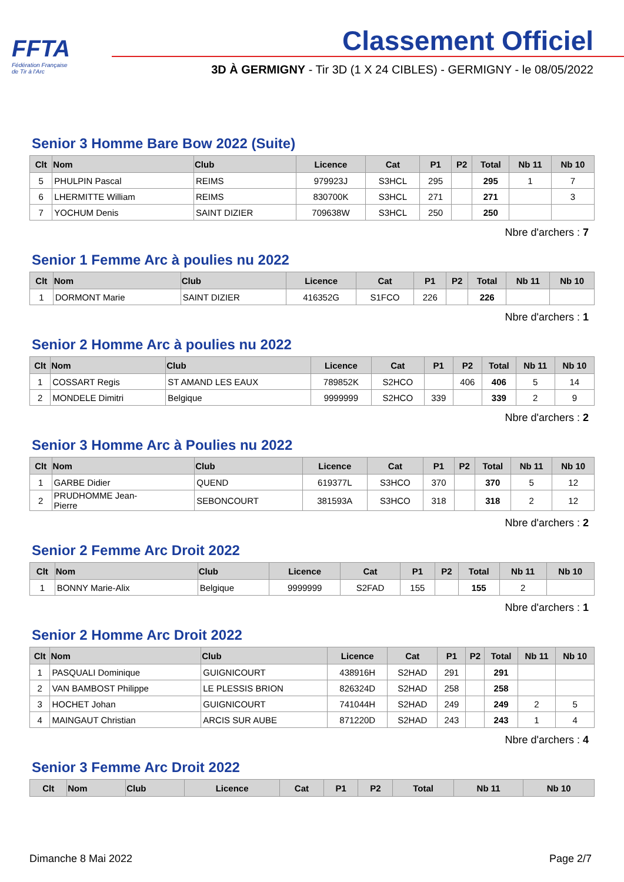FFTA
Fédération Française
de Tir à l'Arc
Classement Officiel
3D À GERMIGNY - Tir 3D (1 X 24 CIBLES) - GERMIGNY - le 08/05/2022
Senior 3 Homme Bare Bow 2022 (Suite)
| Clt | Nom | Club | Licence | Cat | P1 | P2 | Total | Nb 11 | Nb 10 |
| --- | --- | --- | --- | --- | --- | --- | --- | --- | --- |
| 5 | PHULPIN Pascal | REIMS | 979923J | S3HCL | 295 | | 295 | 1 | 7 |
| 6 | LHERMITTE William | REIMS | 830700K | S3HCL | 271 | | 271 | | 3 |
| 7 | YOCHUM Denis | SAINT DIZIER | 709638W | S3HCL | 250 | | 250 | | |
Nbre d'archers : 7
Senior 1 Femme Arc à poulies nu 2022
| Clt | Nom | Club | Licence | Cat | P1 | P2 | Total | Nb 11 | Nb 10 |
| --- | --- | --- | --- | --- | --- | --- | --- | --- | --- |
| 1 | DORMONT Marie | SAINT DIZIER | 416352G | S1FCO | 226 | | 226 | | |
Nbre d'archers : 1
Senior 2 Homme Arc à poulies nu 2022
| Clt | Nom | Club | Licence | Cat | P1 | P2 | Total | Nb 11 | Nb 10 |
| --- | --- | --- | --- | --- | --- | --- | --- | --- | --- |
| 1 | COSSART Regis | ST AMAND LES EAUX | 789852K | S2HCO | | 406 | 406 | 5 | 14 |
| 2 | MONDELE Dimitri | Belgique | 9999999 | S2HCO | 339 | | 339 | 2 | 9 |
Nbre d'archers : 2
Senior 3 Homme Arc à Poulies nu 2022
| Clt | Nom | Club | Licence | Cat | P1 | P2 | Total | Nb 11 | Nb 10 |
| --- | --- | --- | --- | --- | --- | --- | --- | --- | --- |
| 1 | GARBE Didier | QUEND | 619377L | S3HCO | 370 | | 370 | 5 | 12 |
| 2 | PRUDHOMME Jean- Pierre | SEBONCOURT | 381593A | S3HCO | 318 | | 318 | 2 | 12 |
Nbre d'archers : 2
Senior 2 Femme Arc Droit 2022
| Clt | Nom | Club | Licence | Cat | P1 | P2 | Total | Nb 11 | Nb 10 |
| --- | --- | --- | --- | --- | --- | --- | --- | --- | --- |
| 1 | BONNY Marie-Alix | Belgique | 9999999 | S2FAD | 155 | | 155 | 2 | |
Nbre d'archers : 1
Senior 2 Homme Arc Droit 2022
| Clt | Nom | Club | Licence | Cat | P1 | P2 | Total | Nb 11 | Nb 10 |
| --- | --- | --- | --- | --- | --- | --- | --- | --- | --- |
| 1 | PASQUALI Dominique | GUIGNICOURT | 438916H | S2HAD | 291 | | 291 | | |
| 2 | VAN BAMBOST Philippe | LE PLESSIS BRION | 826324D | S2HAD | 258 | | 258 | | |
| 3 | HOCHET Johan | GUIGNICOURT | 741044H | S2HAD | 249 | | 249 | 2 | 5 |
| 4 | MAINGAUT Christian | ARCIS SUR AUBE | 871220D | S2HAD | 243 | | 243 | 1 | 4 |
Nbre d'archers : 4
Senior 3 Femme Arc Droit 2022
| Clt | Nom | Club | Licence | Cat | P1 | P2 | Total | Nb 11 | Nb 10 |
| --- | --- | --- | --- | --- | --- | --- | --- | --- | --- |
Dimanche 8 Mai 2022 Page 2/7